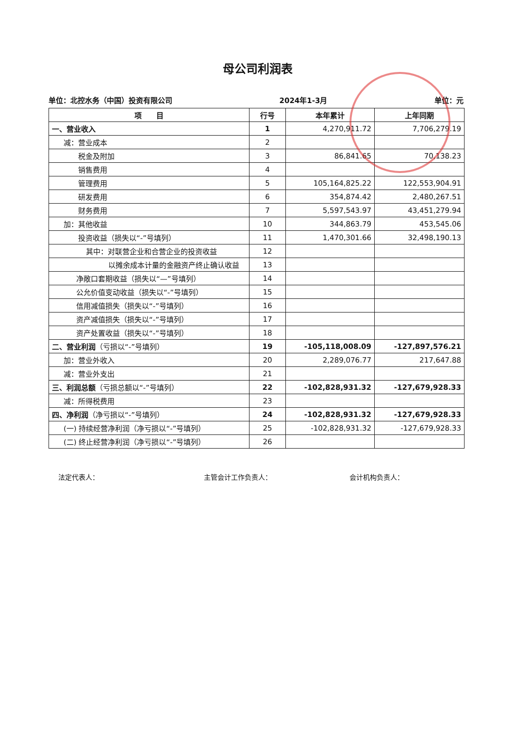母公司利润表
单位：北控水务（中国）投资有限公司 2024年1-3月 单位：元
| 项 目 | 行号 | 本年累计 | 上年同期 |
| --- | --- | --- | --- |
| 一、营业收入 | 1 | 4,270,911.72 | 7,706,279.19 |
| 减：营业成本 | 2 | | |
| 税金及附加 | 3 | 86,841.65 | 70,138.23 |
| 销售费用 | 4 | | |
| 管理费用 | 5 | 105,164,825.22 | 122,553,904.91 |
| 研发费用 | 6 | 354,874.42 | 2,480,267.51 |
| 财务费用 | 7 | 5,597,543.97 | 43,451,279.94 |
| 加：其他收益 | 10 | 344,863.79 | 453,545.06 |
| 投资收益（损失以“-”号填列） | 11 | 1,470,301.66 | 32,498,190.13 |
| 其中：对联营企业和合营企业的投资收益 | 12 | | |
| 以摊余成本计量的金融资产终止确认收益 | 13 | | |
| 净敞口套期收益（损失以“—”号填列） | 14 | | |
| 公允价值变动收益（损失以“-”号填列） | 15 | | |
| 信用减值损失（损失以“-”号填列） | 16 | | |
| 资产减值损失（损失以“-”号填列） | 17 | | |
| 资产处置收益（损失以“-”号填列） | 18 | | |
| 二、营业利润 （亏损以“-”号填列） | 19 | -105,118,008.09 | -127,897,576.21 |
| 加：营业外收入 | 20 | 2,289,076.77 | 217,647.88 |
| 减：营业外支出 | 21 | | |
| 三、利润总额 （亏损总额以“-”号填列） | 22 | -102,828,931.32 | -127,679,928.33 |
| 减：所得税费用 | 23 | | |
| 四、净利润 （净亏损以“-”号填列） | 24 | -102,828,931.32 | -127,679,928.33 |
| (一) 持续经营净利润（净亏损以“-”号填列） | 25 | -102,828,931.32 | -127,679,928.33 |
| (二) 终止经营净利润（净亏损以“-”号填列） | 26 | | |
法定代表人： 主管会计工作负责人： 会计机构负责人：